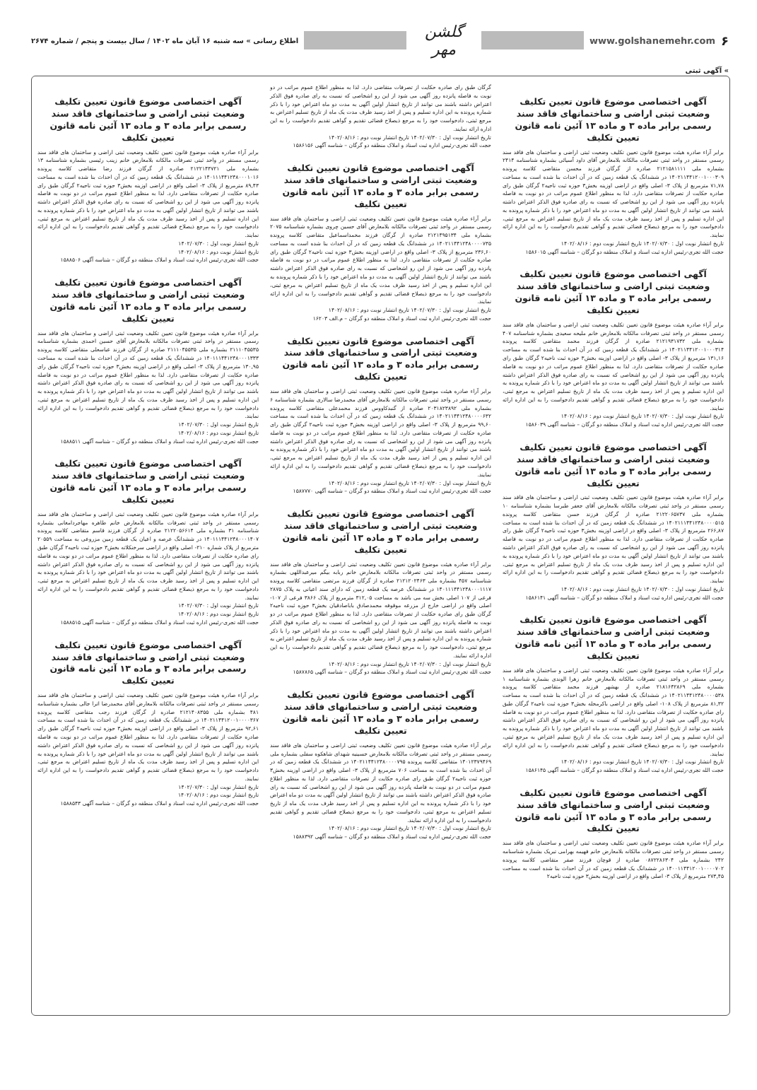۶ www.golshanemehr.com
گلشن مهر
اطلاع رسانی » سه شنبه ۱۶ آبان ماه ۱۴۰۲ / سال بیست و پنجم / شماره ۲۶۷۴
» آگهی ثبتی
آگهی اختصاصی موضوع قانون تعیین تکلیف وضعیت ثبتی اراضی و ساختمانهای فاقد سند رسمی برابر ماده ۳ و ماده ۱۳ آئین نامه قانون تعیین تکلیف
برابر آراء صادره هیئت موضوع قانون تعیین تکلیف وضعیت ثبتی اراضی و ساختمان های فاقد سند رسمی مستقر در واحد ثبتی تصرفات مالکانه بلامعارض آقای داود آسیائی بشماره شناسنامه ۲۴۱۴ بشماره ملی ۲۱۲۱۵۸۱۱۱۱ صادره از گرگان فرزند محسن متقاضی کلاسه پرونده ۱۴۰۲۱۱۴۴۱۲۰۰۱۰۰۰۳۰۹ در ششدانگ یک قطعه زمین که در آن احداث بنا شده است به مساحت ۷۱,۷۸ مترمربع از پلاک ۳- اصلی واقع در اراضی اوزینه بخش۳ حوزه ثبت ناحیه۲ گرگان طبق رای صادره حکایت از تصرفات متقاضی دارد. لذا به منظور اطلاع عموم مراتب در دو نوبت به فاصله پانزده روز آگهی می شود از این رو اشخاصی که نسبت به رای صادره فوق الذکر اعتراض داشته باشند می توانند از تاریخ انتشار اولین آگهی به مدت دو ماه اعتراض خود را با ذکر شماره پرونده به این اداره تسلیم و پس از اخذ رسید ظرف مدت یک ماه از تاریخ تسلیم اعتراض به مرجع ثبتی، دادخواست خود را به مرجع ذیصلاح قضائی تقدیم و گواهی تقدیم دادخواست را به این اداره ارائه نمایند.
تاریخ انتشار نوبت اول : ۱۴۰۲/۰۷/۳۰ تاریخ انتشار نوبت دوم : ۱۴۰۲/۰۸/۱۶
حجت الله تجری-رئیس اداره ثبت اسناد و املاک منطقه دو گرگان – شناسه آگهی ۱۵۸۶۰۱۵
آگهی اختصاصی موضوع قانون تعیین تکلیف وضعیت ثبتی اراضی و ساختمانهای فاقد سند رسمی برابر ماده ۳ و ماده ۱۳ آئین نامه قانون تعیین تکلیف
برابر آراء صادره هیئت موضوع قانون تعیین تکلیف وضعیت ثبتی اراضی و ساختمان های فاقد سند رسمی مستقر در واحد ثبتی تصرفات مالکانه بلامعارض خانم ملیحه سعیدی بشماره شناسنامه ۴۰۷ بشماره ملی ۲۱۲۱۹۳۱۷۳۲ صادره از گرگان فرزند محمد متقاضی کلاسه پرونده ۱۴۰۲۱۱۴۴۱۲۰۰۱۰۰۰۳۱۴ در ششدانگ یک قطعه زمین که در آن احداث بنا شده است به مساحت ۱۳۱,۱۶ مترمربع از پلاک ۳- اصلی واقع در اراضی اوزینه بخش۳ حوزه ثبت ناحیه۲ گرگان طبق رای صادره حکایت از تصرفات متقاضی دارد. لذا به منظور اطلاع عموم مراتب در دو نوبت به فاصله پانزده روز آگهی می شود از این رو اشخاصی که نسبت به رای صادره فوق الذکر اعتراض داشته باشند می توانند از تاریخ انتشار اولین آگهی به مدت دو ماه اعتراض خود را با ذکر شماره پرونده به این اداره تسلیم و پس از اخذ رسید ظرف مدت یک ماه از تاریخ تسلیم اعتراض به مرجع ثبتی، دادخواست خود را به مرجع ذیصلاح قضائی تقدیم و گواهی تقدیم دادخواست را به این اداره ارائه نمایند.
تاریخ انتشار نوبت اول : ۱۴۰۲/۰۷/۳۰ تاریخ انتشار نوبت دوم : ۱۴۰۲/۰۸/۱۶
حجت الله تجری-رئیس اداره ثبت اسناد و املاک منطقه دو گرگان – شناسه آگهی ۱۵۸۶۰۳۹
آگهی اختصاصی موضوع قانون تعیین تکلیف وضعیت ثبتی اراضی و ساختمانهای فاقد سند رسمی برابر ماده ۳ و ماده ۱۳ آئین نامه قانون تعیین تکلیف
برابر آراء صادره هیئت موضوع قانون تعیین تکلیف وضعیت ثبتی اراضی و ساختمان های فاقد سند رسمی مستقر در واحد ثبتی تصرفات مالکانه بلامعارض آقای جعفر طبرسا بشماره شناسنامه ۱۰ بشماره ملی ۲۱۲۲۰۶۵۷۳۷ صادره از گرگان فرزند حسن متقاضی کلاسه پرونده ۱۴۰۲۱۱۱۴۴۱۲۴۸۰۰۰۰۵۱۵ در ششدانگ یک قطعه زمین که در آن احداث بنا شده است به مساحت ۲۶۶,۸۷ مترمربع از پلاک ۳- اصلی واقع در اراضی اوزینه بخش۳ حوزه ثبت ناحیه۲ گرگان طبق رای صادره حکایت از تصرفات متقاضی دارد. لذا به منظور اطلاع عموم مراتب در دو نوبت به فاصله پانزده روز آگهی می شود از این رو اشخاصی که نسبت به رای صادره فوق الذکر اعتراض داشته باشند می توانند از تاریخ انتشار اولین آگهی به مدت دو ماه اعتراض خود را با ذکر شماره پرونده به این اداره تسلیم و پس از اخذ رسید ظرف مدت یک ماه از تاریخ تسلیم اعتراض به مرجع ثبتی، دادخواست خود را به مرجع ذیصلاح قضائی تقدیم و گواهی تقدیم دادخواست را به این اداره ارائه نمایند.
تاریخ انتشار نوبت اول : ۱۴۰۲/۰۷/۳۰ تاریخ انتشار نوبت دوم : ۱۴۰۲/۰۸/۱۶
حجت الله تجری-رئیس اداره ثبت اسناد و املاک منطقه دو گرگان – شناسه آگهی ۱۵۸۶۱۴۱
آگهی اختصاصی موضوع قانون تعیین تکلیف وضعیت ثبتی اراضی و ساختمانهای فاقد سند رسمی برابر ماده ۳ و ماده ۱۳ آئین نامه قانون تعیین تکلیف
برابر آراء صادره هیئت موضوع قانون تعیین تکلیف وضعیت ثبتی اراضی و ساختمان های فاقد سند رسمی مستقر در واحد ثبتی تصرفات مالکانه بلامعارض خانم زهرا الوندی بشماره شناسنامه ۱ بشماره ملی ۲۱۸۱۶۴۲۸۶۹ صادره از بهشهر فرزند محمد متقاضی کلاسه پرونده ۱۴۰۲۱۱۴۴۱۲۴۸۰۰۰۰۵۳۸ در ششدانگ یک قطعه زمین که در آن احداث بنا شده است به مساحت ۸۱,۳۲ مترمربع از پلاک ۱۰۸- اصلی واقع در اراضی باکرمحله بخش۳ حوزه ثبت ناحیه۲ گرگان طبق رای صادره حکایت از تصرفات متقاضی دارد. لذا به منظور اطلاع عموم مراتب در دو نوبت به فاصله پانزده روز آگهی می شود از این رو اشخاصی که نسبت به رای صادره فوق الذکر اعتراض داشته باشند می توانند از تاریخ انتشار اولین آگهی به مدت دو ماه اعتراض خود را با ذکر شماره پرونده به این اداره تسلیم و پس از اخذ رسید ظرف مدت یک ماه از تاریخ تسلیم اعتراض به مرجع ثبتی، دادخواست خود را به مرجع ذیصلاح قضائی تقدیم و گواهی تقدیم دادخواست را به این اداره ارائه نمایند.
تاریخ انتشار نوبت اول : ۱۴۰۲/۰۷/۳۰ تاریخ انتشار نوبت دوم : ۱۴۰۲/۰۸/۱۶
حجت الله تجری-رئیس اداره ثبت اسناد و املاک منطقه دو گرگان – شناسه آگهی ۱۵۸۶۱۴۵
آگهی اختصاصی موضوع قانون تعیین تکلیف وضعیت ثبتی اراضی و ساختمانهای فاقد سند رسمی برابر ماده ۳ و ماده ۱۳ آئین نامه قانون تعیین تکلیف
برابر آراء صادره هیئت موضوع قانون تعیین تکلیف وضعیت ثبتی اراضی و ساختمان های فاقد سند رسمی مستقر در واحد ثبتی تصرفات مالکانه بلامعارض خانم فهیمه بهرامی تبریک بشماره شناسنامه ۲۴۲ بشماره ملی ۰۸۷۲۲۸۶۳۰۴ صادره از قوچان فرزند صفر متقاضی کلاسه پرونده ۱۴۰۰۱۱۴۴۱۲۰۰۱۰۰۰۰۷۰۲ در ششدانگ یک قطعه زمین که در آن احداث بنا شده است به مساحت ۲۷۳,۴۵ مترمربع از پلاک ۳- اصلی واقع در اراضی اوزینه بخش۳ حوزه ثبت ناحیه۲
گرگان طبق رای صادره حکایت از تصرفات متقاضی دارد. لذا به منظور اطلاع عموم مراتب در دو نوبت به فاصله پانزده روز آگهی می شود از این رو اشخاصی که نسبت به رای صادره فوق الذکر اعتراض داشته باشند می توانند از تاریخ انتشار اولین آگهی به مدت دو ماه اعتراض خود را با ذکر شماره پرونده به این اداره تسلیم و پس از اخذ رسید ظرف مدت یک ماه از تاریخ تسلیم اعتراض به مرجع ثبتی، دادخواست خود را به مرجع ذیصلاح قضائی تقدیم و گواهی تقدیم دادخواست را به این اداره ارائه نمایند.
تاریخ انتشار نوبت اول : ۱۴۰۲/۰۷/۳۰ تاریخ انتشار نوبت دوم : ۱۴۰۲/۰۸/۱۶
حجت الله تجری-رئیس اداره ثبت اسناد و املاک منطقه دو گرگان – شناسه آگهی ۱۵۸۶۱۵۶
آگهی اختصاصی موضوع قانون تعیین تکلیف وضعیت ثبتی اراضی و ساختمانهای فاقد سند رسمی برابر ماده ۳ و ماده ۱۳ آئین نامه قانون تعیین تکلیف
برابر آراء صادره هیئت موضوع قانون تعیین تکلیف وضعیت ثبتی اراضی و ساختمان های فاقد سند رسمی مستقر در واحد ثبتی تصرفات مالکانه بلامعارض آقای حسین چروی بشماره شناسنامه ۲۰۷۵ بشماره ملی ۲۱۲۱۴۹۵۱۳۴ صادره از گرگان فرزند محمداسماعیل متقاضی کلاسه پرونده ۱۴۰۲۱۱۴۴۱۲۴۸۰۰۰۰۷۳۵ در ششدانگ یک قطعه زمین که در آن احداث بنا شده است به مساحت ۲۳۶,۶۰ مترمربع از پلاک ۳- اصلی واقع در اراضی اوزینه بخش۳ حوزه ثبت ناحیه۲ گرگان طبق رای صادره حکایت از تصرفات متقاضی دارد. لذا به منظور اطلاع عموم مراتب در دو نوبت به فاصله پانزده روز آگهی می شود از این رو اشخاصی که نسبت به رای صادره فوق الذکر اعتراض داشته باشند می توانند از تاریخ انتشار اولین آگهی به مدت دو ماه اعتراض خود را با ذکر شماره پرونده به این اداره تسلیم و پس از اخذ رسید ظرف مدت یک ماه از تاریخ تسلیم اعتراض به مرجع ثبتی، دادخواست خود را به مرجع ذیصلاح قضائی تقدیم و گواهی تقدیم دادخواست را به این اداره ارائه نمایند.
تاریخ انتشار نوبت اول : ۱۴۰۲/۰۷/۳۰ تاریخ انتشار نوبت دوم : ۱۴۰۲/۰۸/۱۶
حجت الله تجری-رئیس اداره ثبت اسناد و املاک منطقه دو گرگان – م.الف ۱۶۲۰۳
آگهی اختصاصی موضوع قانون تعیین تکلیف وضعیت ثبتی اراضی و ساختمانهای فاقد سند رسمی برابر ماده ۳ و ماده ۱۳ آئین نامه قانون تعیین تکلیف
برابر آراء صادره هیئت موضوع قانون تعیین تکلیف وضعیت ثبتی اراضی و ساختمان های فاقد سند رسمی مستقر در واحد ثبتی تصرفات مالکانه بلامعارض آقای محمدرضا سالاری بشماره شناسنامه ۶ بشماره ملی ۲۰۳۱۸۲۳۸۹۲ صادره از گنبدکاووس فرزند محمدعلی متقاضی کلاسه پرونده ۱۴۰۲۱۱۴۴۱۲۴۸۰۰۰۰۶۳۲ در ششدانگ یک قطعه زمین که در آن احداث بنا شده است به مساحت ۹۹,۶۰ مترمربع از پلاک ۳- اصلی واقع در اراضی اوزینه بخش۳ حوزه ثبت ناحیه۲ گرگان طبق رای صادره حکایت از تصرفات متقاضی دارد. لذا به منظور اطلاع عموم مراتب در دو نوبت به فاصله پانزده روز آگهی می شود از این رو اشخاصی که نسبت به رای صادره فوق الذکر اعتراض داشته باشند می توانند از تاریخ انتشار اولین آگهی به مدت دو ماه اعتراض خود را با ذکر شماره پرونده به این اداره تسلیم و پس از اخذ رسید ظرف مدت یک ماه از تاریخ تسلیم اعتراض به مرجع ثبتی، دادخواست خود را به مرجع ذیصلاح قضائی تقدیم و گواهی تقدیم دادخواست را به این اداره ارائه نمایند.
تاریخ انتشار نوبت اول : ۱۴۰۲/۰۷/۳۰ تاریخ انتشار نوبت دوم : ۱۴۰۲/۰۸/۱۶
حجت الله تجری-رئیس اداره ثبت اسناد و املاک منطقه دو گرگان – شناسه آگهی ۱۵۸۷۷۷۰
آگهی اختصاصی موضوع قانون تعیین تکلیف وضعیت ثبتی اراضی و ساختمانهای فاقد سند رسمی برابر ماده ۳ و ماده ۱۳ آئین نامه قانون تعیین تکلیف
برابر آراء صادره هیئت موضوع قانون تعیین تکلیف وضعیت ثبتی اراضی و ساختمان های فاقد سند رسمی مستقر در واحد ثبتی تصرفات مالکانه بلامعارض خانم ربابه بیگم میرعبداللهی بشماره شناسنامه ۴۵۷ بشماره ملی ۲۱۲۱۲۰۲۴۶۳ صادره از گرگان فرزند مرتضی متقاضی کلاسه پرونده ۱۴۰۱۱۱۴۴۱۲۴۸۰۰۰۱۱۱۷ در ششدانگ عرصه یک قطعه زمین که دارای سند اعیانی به پلاک ۲۸۷۵ فرعی از ۱۰۷ اصلی بخش سه می باشد به مساحت ۳۱۲,۰۵ مترمربع از پلاک ۳۸۶۶ فرعی از ۱۰۷- اصلی واقع در اراضی خارج از مزرعه موقوفه محمدصادق باباصادقیان بخش۳ حوزه ثبت ناحیه۲ گرگان طبق رای صادره حکایت از تصرفات متقاضی دارد. لذا به منظور اطلاع عموم مراتب در دو نوبت به فاصله پانزده روز آگهی می شود از این رو اشخاصی که نسبت به رای صادره فوق الذکر اعتراض داشته باشند می توانند از تاریخ انتشار اولین آگهی به مدت دو ماه اعتراض خود را با ذکر شماره پرونده به این اداره تسلیم و پس از اخذ رسید ظرف مدت یک ماه از تاریخ تسلیم اعتراض به مرجع ثبتی، دادخواست خود را به مرجع ذیصلاح قضائی تقدیم و گواهی تقدیم دادخواست را به این اداره ارائه نمایند.
تاریخ انتشار نوبت اول : ۱۴۰۲/۰۷/۳۰ تاریخ انتشار نوبت دوم : ۱۴۰۲/۰۸/۱۶
حجت الله تجری-رئیس اداره ثبت اسناد و املاک منطقه دو گرگان – شناسه آگهی ۱۵۸۷۸۶۵
آگهی اختصاصی موضوع قانون تعیین تکلیف وضعیت ثبتی اراضی و ساختمانهای فاقد سند رسمی برابر ماده ۳ و ماده ۱۳ آئین نامه قانون تعیین تکلیف
برابر آراء صادره هیئت موضوع قانون تعیین تکلیف وضعیت ثبتی اراضی و ساختمان های فاقد سند رسمی مستقر در واحد ثبتی تصرفات مالکانه بلامعارض حسینیه شهدای شاهکوه سفلی بشماره ملی ۱۴۰۱۲۳۷۹۴۶۹ متقاضی کلاسه پرونده ۱۴۰۲۱۱۴۴۱۲۴۸۰۰۰۰۷۹۵ در ششدانگ یک قطعه زمین که در آن احداث بنا شده است به مساحت ۷۰۶ مترمربع از پلاک ۳- اصلی واقع در اراضی اوزینه بخش۳ حوزه ثبت ناحیه۲ گرگان طبق رای صادره حکایت از تصرفات متقاضی دارد. لذا به منظور اطلاع عموم مراتب در دو نوبت به فاصله پانزده روز آگهی می شود از این رو اشخاصی که نسبت به رای صادره فوق الذکر اعتراض داشته باشند می توانند از تاریخ انتشار اولین آگهی به مدت دو ماه اعتراض خود را با ذکر شماره پرونده به این اداره تسلیم و پس از اخذ رسید ظرف مدت یک ماه از تاریخ تسلیم اعتراض به مرجع ثبتی، دادخواست خود را به مرجع ذیصلاح قضائی تقدیم و گواهی تقدیم دادخواست را به این اداره ارائه نمایند.
تاریخ انتشار نوبت اول : ۱۴۰۲/۰۷/۳۰ تاریخ انتشار نوبت دوم : ۱۴۰۲/۰۸/۱۶
حجت الله تجری-رئیس اداره ثبت اسناد و املاک منطقه دو گرگان – شناسه آگهی ۱۵۸۸۳۹۲
آگهی اختصاصی موضوع قانون تعیین تکلیف وضعیت ثبتی اراضی و ساختمانهای فاقد سند رسمی برابر ماده ۳ و ماده ۱۳ آئین نامه قانون تعیین تکلیف
برابر آراء صادره هیئت موضوع قانون تعیین تکلیف وضعیت ثبتی اراضی و ساختمان های فاقد سند رسمی مستقر در واحد ثبتی تصرفات مالکانه بلامعارض خانم زینب رئیسی بشماره شناسنامه ۱۳ بشماره ملی ۲۱۲۲۱۴۳۷۲۱ صادره از گرگان فرزند رضا متقاضی کلاسه پرونده ۱۴۰۱۱۱۴۴۱۲۴۸۰۰۰۱۰۱۶ در ششدانگ یک قطعه زمین که در آن احداث بنا شده است به مساحت ۸۹,۴۳ مترمربع از پلاک ۳- اصلی واقع در اراضی اوزینه بخش۳ حوزه ثبت ناحیه۲ گرگان طبق رای صادره حکایت از تصرفات متقاضی دارد. لذا به منظور اطلاع عموم مراتب در دو نوبت به فاصله پانزده روز آگهی می شود از این رو اشخاصی که نسبت به رای صادره فوق الذکر اعتراض داشته باشند می توانند از تاریخ انتشار اولین آگهی به مدت دو ماه اعتراض خود را با ذکر شماره پرونده به این اداره تسلیم و پس از اخذ رسید ظرف مدت یک ماه از تاریخ تسلیم اعتراض به مرجع ثبتی، دادخواست خود را به مرجع ذیصلاح قضائی تقدیم و گواهی تقدیم دادخواست را به این اداره ارائه نمایند.
تاریخ انتشار نوبت اول : ۱۴۰۲/۰۷/۳۰
تاریخ انتشار نوبت دوم : ۱۴۰۲/۰۸/۱۶
حجت الله تجری-رئیس اداره ثبت اسناد و املاک منطقه دو گرگان – شناسه آگهی ۱۵۸۸۵۰۶
آگهی اختصاصی موضوع قانون تعیین تکلیف وضعیت ثبتی اراضی و ساختمانهای فاقد سند رسمی برابر ماده ۳ و ماده ۱۳ آئین نامه قانون تعیین تکلیف
برابر آراء صادره هیئت موضوع قانون تعیین تکلیف وضعیت ثبتی اراضی و ساختمان های فاقد سند رسمی مستقر در واحد ثبتی تصرفات مالکانه بلامعارض آقای حسین احمدی بشماره شناسنامه ۲۱۱۱۰۴۵۵۳۵ بشماره ملی ۲۱۱۱۰۴۵۵۳۵ صادره از گرگان فرزند عباسعلی متقاضی کلاسه پرونده ۱۴۰۱۱۱۴۴۱۲۴۸۰۰۰۱۳۳۳ در ششدانگ یک قطعه زمین که در آن احداث بنا شده است به مساحت ۱۳۰,۹۵ مترمربع از پلاک ۳- اصلی واقع در اراضی اوزینه بخش۳ حوزه ثبت ناحیه۲ گرگان طبق رای صادره حکایت از تصرفات متقاضی دارد. لذا به منظور اطلاع عموم مراتب در دو نوبت به فاصله پانزده روز آگهی می شود از این رو اشخاصی که نسبت به رای صادره فوق الذکر اعتراض داشته باشند می توانند از تاریخ انتشار اولین آگهی به مدت دو ماه اعتراض خود را با ذکر شماره پرونده به این اداره تسلیم و پس از اخذ رسید ظرف مدت یک ماه از تاریخ تسلیم اعتراض به مرجع ثبتی، دادخواست خود را به مرجع ذیصلاح قضائی تقدیم و گواهی تقدیم دادخواست را به این اداره ارائه نمایند.
تاریخ انتشار نوبت اول : ۱۴۰۲/۰۷/۳۰
تاریخ انتشار نوبت دوم : ۱۴۰۲/۰۸/۱۶
حجت الله تجری-رئیس اداره ثبت اسناد و املاک منطقه دو گرگان – شناسه آگهی ۱۵۸۸۵۱۱
آگهی اختصاصی موضوع قانون تعیین تکلیف وضعیت ثبتی اراضی و ساختمانهای فاقد سند رسمی برابر ماده ۳ و ماده ۱۳ آئین نامه قانون تعیین تکلیف
برابر آراء صادره هیئت موضوع قانون تعیین تکلیف وضعیت ثبتی اراضی و ساختمان های فاقد سند رسمی مستقر در واحد ثبتی تصرفات مالکانه بلامعارض خانم طاهره مهاجردامغانی بشماره شناسنامه ۳۱ بشماره ملی ۲۱۲۲۰۵۶۶۱۴ صادره از گرگان فرزند قاسم متقاضی کلاسه پرونده ۱۴۰۱۱۱۴۴۱۲۴۸۰۰۰۱۴۰۷ در ششدانگ عرصه و اعیان یک قطعه زمین مزروعی به مساحت ۲۰۵۵۹ مترمربع از پلاک شماره ۲۱۰- اصلی واقع در اراضی سرخنکلاته بخش۳ حوزه ثبت ناحیه۲ گرگان طبق رای صادره حکایت از تصرفات متقاضی دارد. لذا به منظور اطلاع عموم مراتب در دو نوبت به فاصله پانزده روز آگهی می شود از این رو اشخاصی که نسبت به رای صادره فوق الذکر اعتراض داشته باشند می توانند از تاریخ انتشار اولین آگهی به مدت دو ماه اعتراض خود را با ذکر شماره پرونده به این اداره تسلیم و پس از اخذ رسید ظرف مدت یک ماه از تاریخ تسلیم اعتراض به مرجع ثبتی، دادخواست خود را به مرجع ذیصلاح قضائی تقدیم و گواهی تقدیم دادخواست را به این اداره ارائه نمایند.
تاریخ انتشار نوبت اول : ۱۴۰۲/۰۷/۳۰
تاریخ انتشار نوبت دوم : ۱۴۰۲/۰۸/۱۶
حجت الله تجری-رئیس اداره ثبت اسناد و املاک منطقه دو گرگان – شناسه آگهی ۱۵۸۸۵۱۵
آگهی اختصاصی موضوع قانون تعیین تکلیف وضعیت ثبتی اراضی و ساختمانهای فاقد سند رسمی برابر ماده ۳ و ماده ۱۳ آئین نامه قانون تعیین تکلیف
برابر آراء صادره هیئت موضوع قانون تعیین تکلیف وضعیت ثبتی اراضی و ساختمان های فاقد سند رسمی مستقر در واحد ثبتی تصرفات مالکانه بلامعارض آقای محمدرضا اترا جالی بشماره شناسنامه ۴۸۱ بشماره ملی ۲۱۲۱۴۰۸۳۵۵ صادره از گرگان فرزند رجب متقاضی کلاسه پرونده ۱۴۰۲۱۱۴۴۱۲۰۰۱۰۰۰۰۳۶۷ در ششدانگ یک قطعه زمین که در آن احداث بنا شده است به مساحت ۹۲,۶۱ مترمربع از پلاک ۳- اصلی واقع در اراضی اوزینه بخش۳ حوزه ثبت ناحیه۲ گرگان طبق رای صادره حکایت از تصرفات متقاضی دارد. لذا به منظور اطلاع عموم مراتب در دو نوبت به فاصله پانزده روز آگهی می شود از این رو اشخاصی که نسبت به رای صادره فوق الذکر اعتراض داشته باشند می توانند از تاریخ انتشار اولین آگهی به مدت دو ماه اعتراض خود را با ذکر شماره پرونده به این اداره تسلیم و پس از اخذ رسید ظرف مدت یک ماه از تاریخ تسلیم اعتراض به مرجع ثبتی، دادخواست خود را به مرجع ذیصلاح قضائی تقدیم و گواهی تقدیم دادخواست را به این اداره ارائه نمایند.
تاریخ انتشار نوبت اول : ۱۴۰۲/۰۷/۳۰
تاریخ انتشار نوبت دوم : ۱۴۰۲/۰۸/۱۶
حجت الله تجری-رئیس اداره ثبت اسناد و املاک منطقه دو گرگان – شناسه آگهی ۱۵۸۸۵۴۳